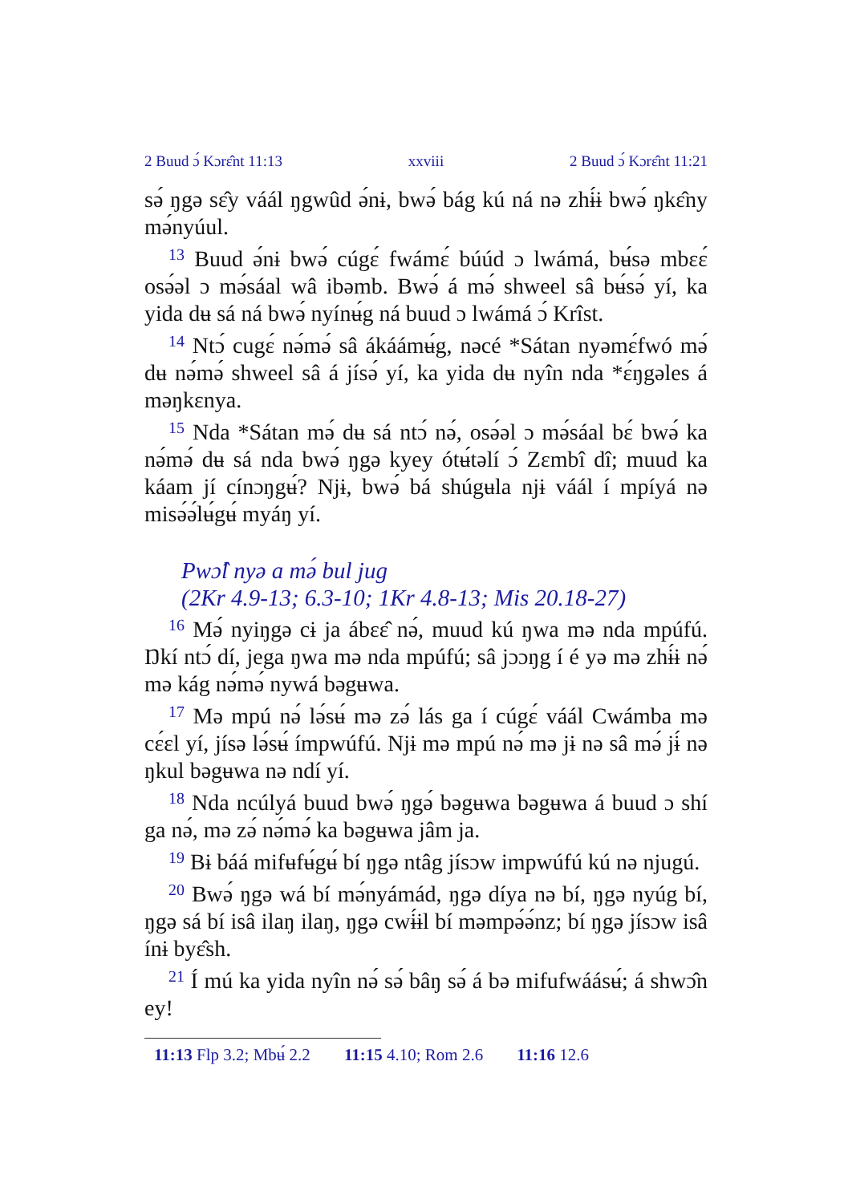2 Buud ɔ́ Kɔrɛ̂nt 11:13 xxviii 2 Buud ɔ́ Kɔrɛ̂nt 11:21
sə́ ŋgə sɛ̂y váál ŋgwûd ə́nɨ, bwə́ bág kú ná nə zhɨ́ɨ bwə́ ŋkɛ̂ny mə́nyúul.
<sup>13</sup> Buud ə́nɨ bwə́ cúgɛ́ fwámɛ́ búúd ɔ lwámá, bʉ́sə mbɛɛ́ osə́əl ɔ mə́sáal wâ ibəmb. Bwə́ á mə́ shweel sâ bʉ́sə́ yí, ka yida dʉ sá ná bwə́ nyínʉ́g ná buud ɔ lwámá ɔ́ Krîst.
<sup>14</sup> Ntɔ́ cugɛ́ nə́mə́ sâ ákáámʉ́g, nəcé *Sátan nyəmɛ́fwó mə́ dʉ nə́mə́ shweel sâ á jísə́ yí, ka yida dʉ nyîn nda *ɛ́ŋgəles á məŋkɛnya.
<sup>15</sup> Nda *Sátan mə́ dʉ sá ntɔ́ nə́, osə́əl ɔ mə́sáal bɛ́ bwə́ ka nə́mə́ dʉ sá nda bwə́ ŋgə kyey ótʉ́təlí ɔ́ Zɛmbî dî; muud ka káam jí cínɔŋgʉ́? Njɨ, bwə́ bá shúgʉla njɨ váál í mpíyá nə misə́ə́lʉ́gʉ́ myáŋ yí.
Pwɔ̂l nyə a mə́ bul jug
(2Kr 4.9-13; 6.3-10; 1Kr 4.8-13; Mis 20.18-27)
<sup>16</sup> Mə́ nyiŋgə cɨ ja ábɛɛ̂ nə́, muud kú ŋwa mə nda mpúfú. Ŋkí ntɔ́ dí, jega ŋwa mə nda mpúfú; sâ jɔɔŋg í é yə mə zhɨ́ɨ nə́ mə kág nə́mə́ nywá bəgʉwa.
<sup>17</sup> Mə mpú nə́ lə́sʉ́ mə zə́ lás ga í cúgɛ́ váál Cwámba mə cɛ́ɛl yí, jísə lə́sʉ́ ímpwúfú. Njɨ mə mpú nə́ mə jɨ nə sâ mə́ jɨ́ nə ŋkul bəgʉwa nə ndí yí.
<sup>18</sup> Nda ncúlyá buud bwə́ ŋgə́ bəgʉwa bəgʉwa á buud ɔ shí ga nə́, mə zə́ nə́mə́ ka bəgʉwa jâm ja.
<sup>19</sup> Bɨ báá mifʉfʉ́gʉ́ bí ŋgə ntâg jísɔw impwúfú kú nə njugú.
<sup>20</sup> Bwə́ ŋgə wá bí mə́nyámád, ŋgə díya nə bí, ŋgə nyúg bí, ŋgə sá bí isâ ilaŋ ilaŋ, ŋgə cwɨ́ɨl bí məmpə́ə́nz; bí ŋgə jísɔw isâ ínɨ byɛ̂sh.
<sup>21</sup> Í mú ka yida nyîn nə́ sə́ bâŋ sə́ á bə mifufwáásʉ́; á shwɔ̂n ey!
11:13 Flp 3.2; Mbʉ́ 2.2 11:15 4.10; Rom 2.6 11:16 12.6